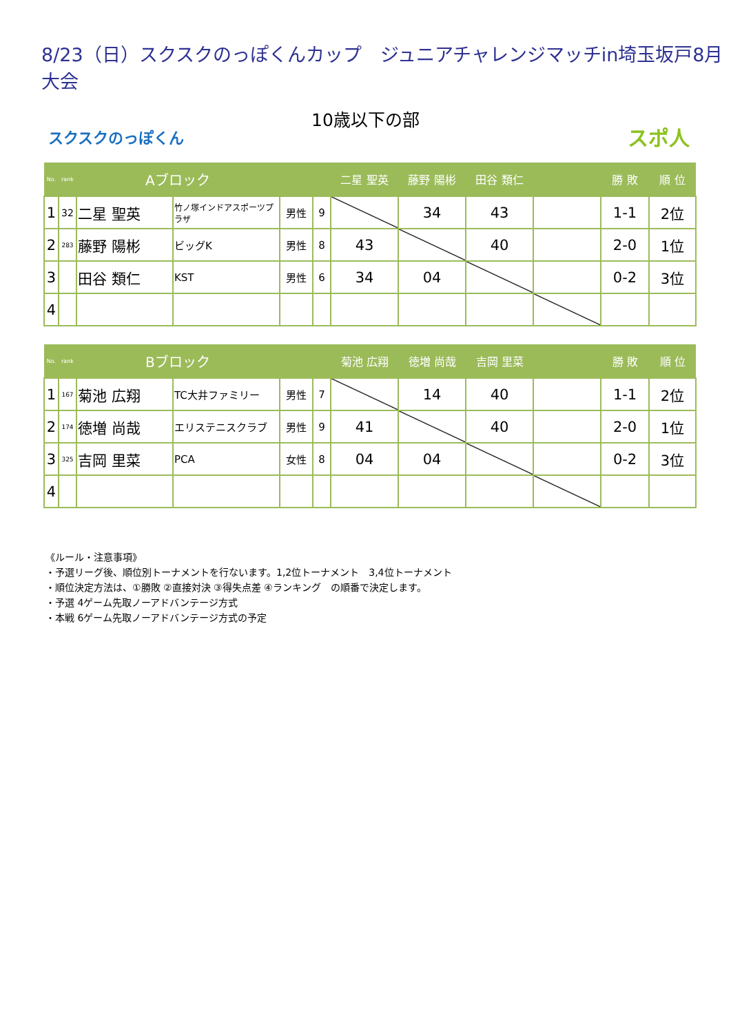8/23（日）スクスクのっぽくんカップ　ジュニアチャレンジマッチin埼玉坂戸8月大会
10歳以下の部
スクスクのっぽくん スポ人
| No. | rank | Aブロック | | | | 二星 聖英 | 藤野 陽彬 | 田谷 類仁 | | 勝 敗 | 順 位 |
| --- | --- | --- | --- | --- | --- | --- | --- | --- | --- | --- | --- |
| 1 | 32 | 二星 聖英 | 竹ノ塚インドアスポーツプラザ | 男性 | 9 | | 34 | 43 | | 1-1 | 2位 |
| 2 | 283 | 藤野 陽彬 | ビッグK | 男性 | 8 | 43 | | 40 | | 2-0 | 1位 |
| 3 | | 田谷 類仁 | KST | 男性 | 6 | 34 | 04 | | | 0-2 | 3位 |
| 4 | | | | | | | | | | | |
| No. | rank | Bブロック | | | | 菊池 広翔 | 徳増 尚哉 | 吉岡 里菜 | | 勝 敗 | 順 位 |
| --- | --- | --- | --- | --- | --- | --- | --- | --- | --- | --- | --- |
| 1 | 167 | 菊池 広翔 | TC大井ファミリー | 男性 | 7 | | 14 | 40 | | 1-1 | 2位 |
| 2 | 174 | 徳増 尚哉 | エリステニスクラブ | 男性 | 9 | 41 | | 40 | | 2-0 | 1位 |
| 3 | 325 | 吉岡 里菜 | PCA | 女性 | 8 | 04 | 04 | | | 0-2 | 3位 |
| 4 | | | | | | | | | | | |
《ルール・注意事項》
・予選リーグ後、順位別トーナメントを行ないます。1,2位トーナメント　3,4位トーナメント
・順位決定方法は、①勝敗 ②直接対決 ③得失点差 ④ランキング　の順番で決定します。
・予選 4ゲーム先取ノーアドバンテージ方式
・本戦 6ゲーム先取ノーアドバンテージ方式の予定